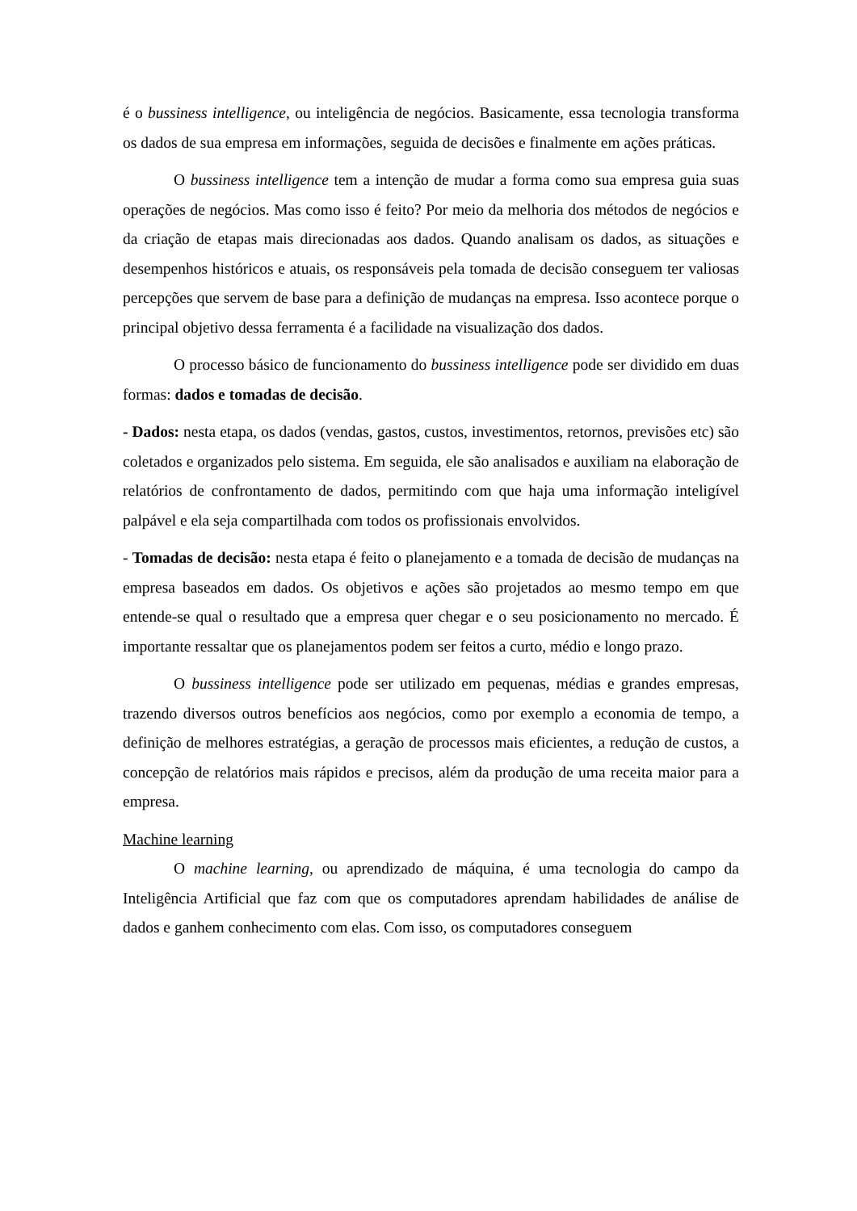é o bussiness intelligence, ou inteligência de negócios. Basicamente, essa tecnologia transforma os dados de sua empresa em informações, seguida de decisões e finalmente em ações práticas.
O bussiness intelligence tem a intenção de mudar a forma como sua empresa guia suas operações de negócios. Mas como isso é feito? Por meio da melhoria dos métodos de negócios e da criação de etapas mais direcionadas aos dados. Quando analisam os dados, as situações e desempenhos históricos e atuais, os responsáveis pela tomada de decisão conseguem ter valiosas percepções que servem de base para a definição de mudanças na empresa. Isso acontece porque o principal objetivo dessa ferramenta é a facilidade na visualização dos dados.
O processo básico de funcionamento do bussiness intelligence pode ser dividido em duas formas: dados e tomadas de decisão.
- Dados: nesta etapa, os dados (vendas, gastos, custos, investimentos, retornos, previsões etc) são coletados e organizados pelo sistema. Em seguida, ele são analisados e auxiliam na elaboração de relatórios de confrontamento de dados, permitindo com que haja uma informação inteligível palpável e ela seja compartilhada com todos os profissionais envolvidos.
- Tomadas de decisão: nesta etapa é feito o planejamento e a tomada de decisão de mudanças na empresa baseados em dados. Os objetivos e ações são projetados ao mesmo tempo em que entende-se qual o resultado que a empresa quer chegar e o seu posicionamento no mercado. É importante ressaltar que os planejamentos podem ser feitos a curto, médio e longo prazo.
O bussiness intelligence pode ser utilizado em pequenas, médias e grandes empresas, trazendo diversos outros benefícios aos negócios, como por exemplo a economia de tempo, a definição de melhores estratégias, a geração de processos mais eficientes, a redução de custos, a concepção de relatórios mais rápidos e precisos, além da produção de uma receita maior para a empresa.
Machine learning
O machine learning, ou aprendizado de máquina, é uma tecnologia do campo da Inteligência Artificial que faz com que os computadores aprendam habilidades de análise de dados e ganhem conhecimento com elas. Com isso, os computadores conseguem